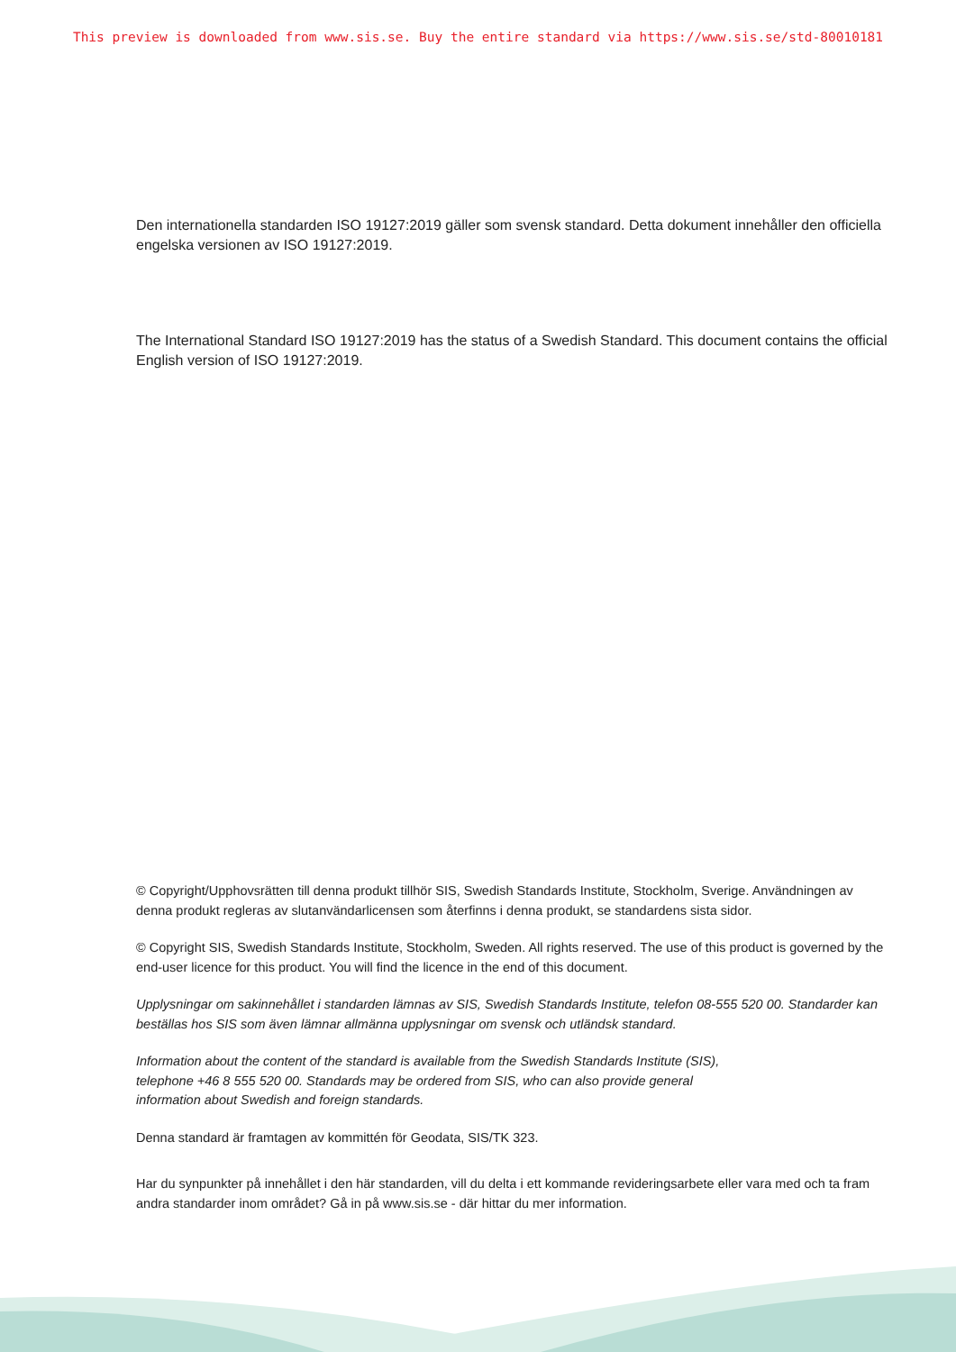This preview is downloaded from www.sis.se. Buy the entire standard via https://www.sis.se/std-80010181
Den internationella standarden ISO 19127:2019 gäller som svensk standard. Detta dokument innehåller den officiella engelska versionen av ISO 19127:2019.
The International Standard ISO 19127:2019 has the status of a Swedish Standard. This document contains the official English version of ISO 19127:2019.
© Copyright/Upphovsrätten till denna produkt tillhör SIS, Swedish Standards Institute, Stockholm, Sverige. Användningen av denna produkt regleras av slutanvändarlicensen som återfinns i denna produkt, se standardens sista sidor.
© Copyright SIS, Swedish Standards Institute, Stockholm, Sweden. All rights reserved. The use of this product is governed by the end-user licence for this product. You will find the licence in the end of this document.
Upplysningar om sakinnehållet i standarden lämnas av SIS, Swedish Standards Institute, telefon 08-555 520 00. Standarder kan beställas hos SIS som även lämnar allmänna upplysningar om svensk och utländsk standard.
Information about the content of the standard is available from the Swedish Standards Institute (SIS),
telephone +46 8 555 520 00. Standards may be ordered from SIS, who can also provide general
information about Swedish and foreign standards.
Denna standard är framtagen av kommittén för Geodata, SIS/TK 323.
Har du synpunkter på innehållet i den här standarden, vill du delta i ett kommande revideringsarbete eller vara med och ta fram andra standarder inom området? Gå in på www.sis.se - där hittar du mer information.